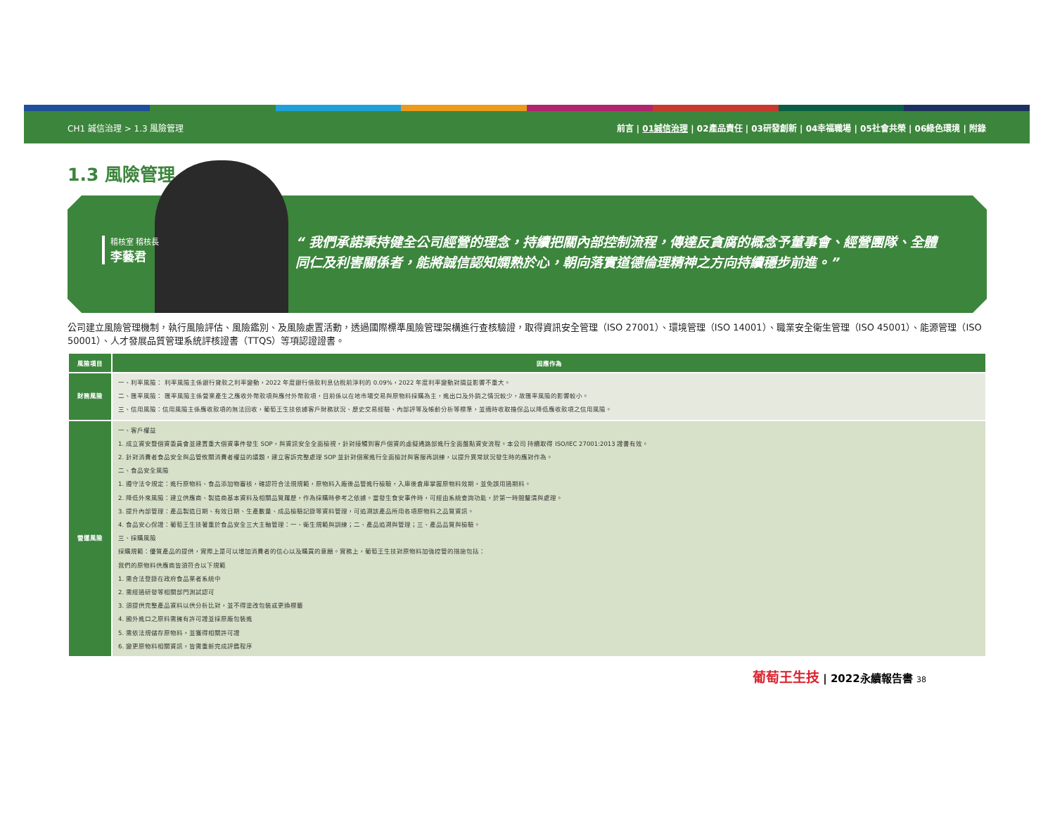CH1 誠信治理 > 1.3 風險管理 前言 | 01誠信治理 | 02產品責任 | 03研發創新 | 04幸福職場 | 05社會共榮 | 06綠色環境 | 附錄
1.3 風險管理
稽核室 稽核長
李藝君
“ 我們承諾秉持健全公司經營的理念，持續把關內部控制流程，傳達反貪腐的概念予董事會、經營團隊、全體同仁及利害關係者，能將誠信認知嫻熟於心，朝向落實道德倫理精神之方向持續穩步前進。”
公司建立風險管理機制，執行風險評估、風險鑑別、及風險處置活動，透過國際標準風險管理架構進行查核驗證，取得資訊安全管理（ISO 27001）、環境管理（ISO 14001）、職業安全衛生管理（ISO 45001）、能源管理（ISO 50001）、人才發展品質管理系統評核證書（TTQS）等項認證證書。
| 風險項目 | 因應作為 |
| --- | --- |
| 財務風險 | 一、利率風險： 利率風險主係銀行貸款之利率變動，2022 年度銀行借款利息佔稅前淨利的 0.09%，2022 年度利率變動對損益影響不重大。 二、匯率風險： 匯率風險主係營業產生之應收外幣款項與應付外幣款項，目前係以在地市場交易與原物料採購為主，進出口及外銷之情況較少，故匯率風險的影響較小。 三、信用風險：信用風險主係應收款項的無法回收，葡萄王生技依據客戶財務狀況、歷史交易經驗、內部評等及帳齡分析等標準，並適時收取擔保品以降低應收款項之信用風險。 |
| 營運風險 | 一、客戶權益 1. 成立資安暨個資委員會並建置重大個資事件發生 SOP，與資訊安全全面檢視，針對接觸到客戶個資的虛擬通路部進行全面盤點資安流程。本公司 持續取得 ISO/IEC 27001:2013 證書有效。 2. 針對消費者食品安全與品管攸關消費者權益的議題，建立客訴完整處理 SOP 並針對個案進行全面檢討與客服再訓練，以提升異常狀況發生時的應對作為。 二、食品安全風險 1. 遵守法令規定：進行原物料、食品添加物審核，確認符合法規規範，原物料入廠後品管進行檢驗，入庫後倉庫掌握原物料效期，並免誤用過期料。 2. 降低外來風險：建立供應商、製造商基本資料及相關品質履歷，作為採購時參考之依據。當發生食安事件時，可經由系統查詢功能，於第一時間釐清與處理。 3. 提升內部管理：產品製造日期、有效日期、生產數量、成品檢驗記錄等資料管理，可追溯該產品所用各項原物料之品質資訊。 4. 食品安心保證：葡萄王生技著重於食品安全三大主軸管理：一、衛生規範與訓練；二、產品追溯與管理；三、產品品質與檢驗。 三、採購風險 採購規範：優質產品的提供，實際上是可以增加消費者的信心以及購買的意願。實務上，葡萄王生技對原物料加強控管的措施包括： 我們的原物料供應商皆須符合以下規範 1. 需合法登錄在政府食品業者系統中 2. 需經過研發等相關部門測試認可 3. 須提供完整產品資料以供分析比對，並不得塗改包裝或更換標籤 4. 國外進口之原料需擁有許可證並採原廠包裝進 5. 需依法規儲存原物料，並獲得相關許可證 6. 變更原物料相關資訊，皆需重新完成評鑑程序 |
葡萄王生技 | 2022永續報告書 38